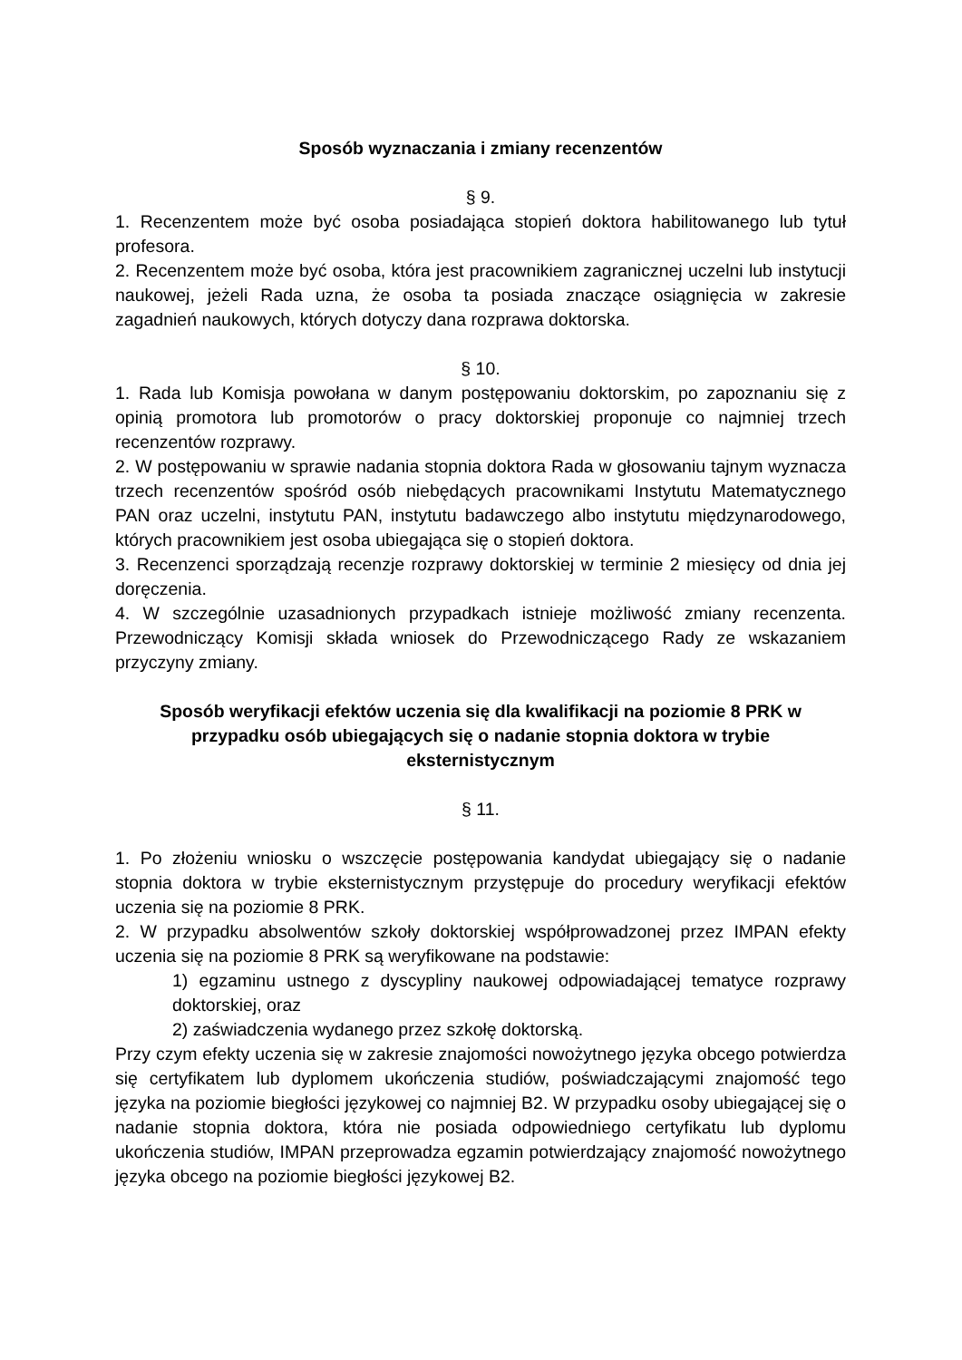Sposób wyznaczania i zmiany recenzentów
§ 9.
1. Recenzentem może być osoba posiadająca stopień doktora habilitowanego lub tytuł profesora.
2. Recenzentem może być osoba, która jest pracownikiem zagranicznej uczelni lub instytucji naukowej, jeżeli Rada uzna, że osoba ta posiada znaczące osiągnięcia w zakresie zagadnień naukowych, których dotyczy dana rozprawa doktorska.
§ 10.
1. Rada lub Komisja powołana w danym postępowaniu doktorskim, po zapoznaniu się z opinią promotora lub promotorów o pracy doktorskiej proponuje co najmniej trzech recenzentów rozprawy.
2. W postępowaniu w sprawie nadania stopnia doktora Rada w głosowaniu tajnym wyznacza trzech recenzentów spośród osób niebędących pracownikami Instytutu Matematycznego PAN oraz uczelni, instytutu PAN, instytutu badawczego albo instytutu międzynarodowego, których pracownikiem jest osoba ubiegająca się o stopień doktora.
3. Recenzenci sporządzają recenzje rozprawy doktorskiej w terminie 2 miesięcy od dnia jej doręczenia.
4. W szczególnie uzasadnionych przypadkach istnieje możliwość zmiany recenzenta. Przewodniczący Komisji składa wniosek do Przewodniczącego Rady ze wskazaniem przyczyny zmiany.
Sposób weryfikacji efektów uczenia się dla kwalifikacji na poziomie 8 PRK w przypadku osób ubiegających się o nadanie stopnia doktora w trybie eksternistycznym
§ 11.
1. Po złożeniu wniosku o wszczęcie postępowania kandydat ubiegający się o nadanie stopnia doktora w trybie eksternistycznym przystępuje do procedury weryfikacji efektów uczenia się na poziomie 8 PRK.
2. W przypadku absolwentów szkoły doktorskiej współprowadzonej przez IMPAN efekty uczenia się na poziomie 8 PRK są weryfikowane na podstawie:
1) egzaminu ustnego z dyscypliny naukowej odpowiadającej tematyce rozprawy doktorskiej, oraz
2) zaświadczenia wydanego przez szkołę doktorską.
Przy czym efekty uczenia się w zakresie znajomości nowożytnego języka obcego potwierdza się certyfikatem lub dyplomem ukończenia studiów, poświadczającymi znajomość tego języka na poziomie biegłości językowej co najmniej B2. W przypadku osoby ubiegającej się o nadanie stopnia doktora, która nie posiada odpowiedniego certyfikatu lub dyplomu ukończenia studiów, IMPAN przeprowadza egzamin potwierdzający znajomość nowożytnego języka obcego na poziomie biegłości językowej B2.